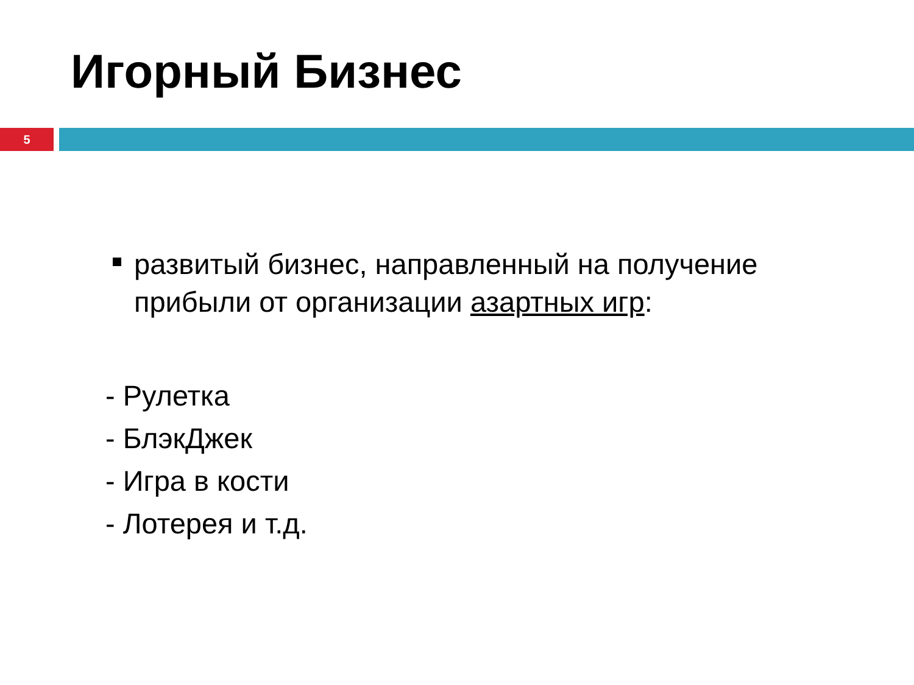Игорный Бизнес
5
развитый бизнес, направленный на получение прибыли от организации азартных игр:
- Рулетка
- БлэкДжек
- Игра в кости
- Лотерея и т.д.